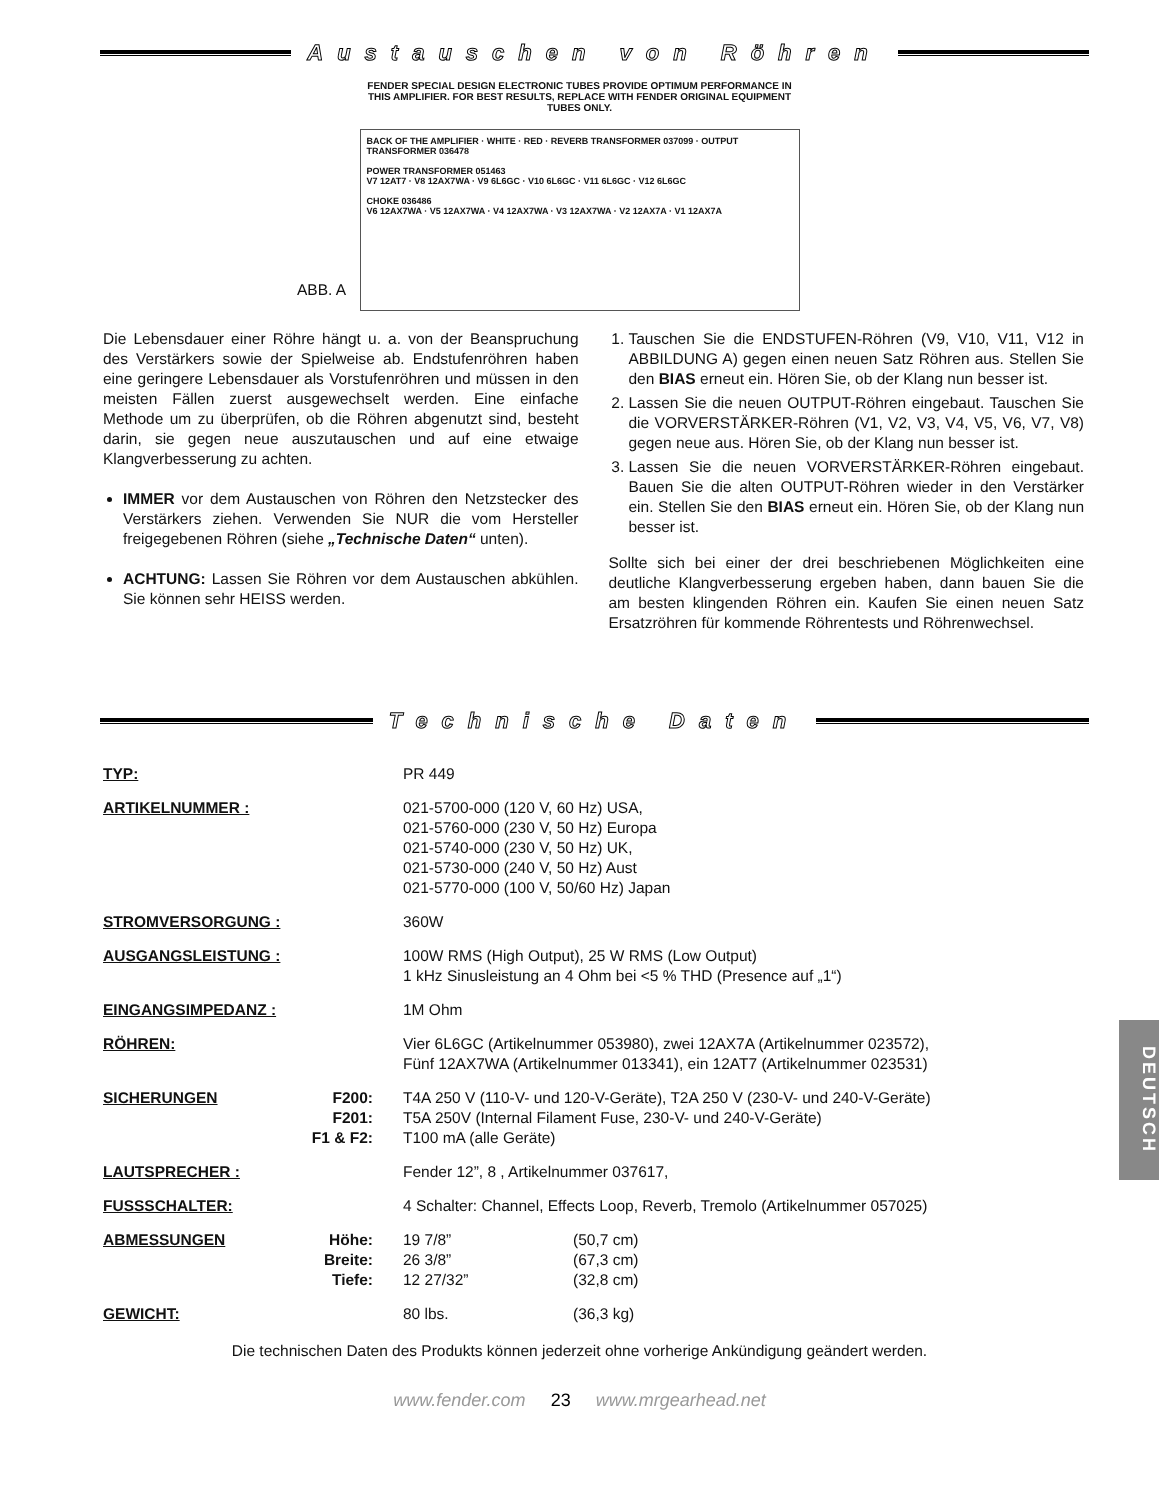Austauschen von Röhren
FENDER SPECIAL DESIGN ELECTRONIC TUBES PROVIDE OPTIMUM PERFORMANCE IN THIS AMPLIFIER. FOR BEST RESULTS, REPLACE WITH FENDER ORIGINAL EQUIPMENT TUBES ONLY.
BACK OF THE AMPLIFIER · WHITE · RED · REVERB TRANSFORMER 037099 · OUTPUT TRANSFORMER 036478
POWER TRANSFORMER 051463
V7 12AT7 · V8 12AX7WA · V9 6L6GC · V10 6L6GC · V11 6L6GC · V12 6L6GC
CHOKE 036486
V6 12AX7WA · V5 12AX7WA · V4 12AX7WA · V3 12AX7WA · V2 12AX7A · V1 12AX7A
ABB. A
Die Lebensdauer einer Röhre hängt u. a. von der Beanspruchung des Verstärkers sowie der Spielweise ab. Endstufenröhren haben eine geringere Lebensdauer als Vorstufenröhren und müssen in den meisten Fällen zuerst ausgewechselt werden. Eine einfache Methode um zu überprüfen, ob die Röhren abgenutzt sind, besteht darin, sie gegen neue auszutauschen und auf eine etwaige Klangverbesserung zu achten.
IMMER vor dem Austauschen von Röhren den Netzstecker des Verstärkers ziehen. Verwenden Sie NUR die vom Hersteller freigegebenen Röhren (siehe „Technische Daten“ unten).
ACHTUNG: Lassen Sie Röhren vor dem Austauschen abkühlen. Sie können sehr HEISS werden.
1. Tauschen Sie die ENDSTUFEN-Röhren (V9, V10, V11, V12 in ABBILDUNG A) gegen einen neuen Satz Röhren aus. Stellen Sie den BIAS erneut ein. Hören Sie, ob der Klang nun besser ist.
2. Lassen Sie die neuen OUTPUT-Röhren eingebaut. Tauschen Sie die VORVERSTÄRKER-Röhren (V1, V2, V3, V4, V5, V6, V7, V8) gegen neue aus. Hören Sie, ob der Klang nun besser ist.
3. Lassen Sie die neuen VORVERSTÄRKER-Röhren eingebaut. Bauen Sie die alten OUTPUT-Röhren wieder in den Verstärker ein. Stellen Sie den BIAS erneut ein. Hören Sie, ob der Klang nun besser ist.
Sollte sich bei einer der drei beschriebenen Möglichkeiten eine deutliche Klangverbesserung ergeben haben, dann bauen Sie die am besten klingenden Röhren ein. Kaufen Sie einen neuen Satz Ersatzröhren für kommende Röhrentests und Röhrenwechsel.
Technische Daten
| TYP: | | PR 449 | |
| ARTIKELNUMMER : | | 021-5700-000 (120 V, 60 Hz) USA, 021-5760-000 (230 V, 50 Hz) Europa 021-5740-000 (230 V, 50 Hz) UK, 021-5730-000 (240 V, 50 Hz) Aust 021-5770-000 (100 V, 50/60 Hz) Japan | |
| STROMVERSORGUNG : | | 360W | |
| AUSGANGSLEISTUNG : | | 100W RMS (High Output), 25 W RMS (Low Output) 1 kHz Sinusleistung an 4 Ohm bei <5 % THD (Presence auf „1“) | |
| EINGANGSIMPEDANZ : | | 1M Ohm | |
| RÖHREN: | | Vier 6L6GC (Artikelnummer 053980), zwei 12AX7A (Artikelnummer 023572), Fünf 12AX7WA (Artikelnummer 013341), ein 12AT7 (Artikelnummer 023531) | |
| SICHERUNGEN | F200: F201: F1 & F2: | T4A 250 V (110-V- und 120-V-Geräte), T2A 250 V (230-V- und 240-V-Geräte) T5A 250V (Internal Filament Fuse, 230-V- und 240-V-Geräte) T100 mA (alle Geräte) | |
| LAUTSPRECHER : | | Fender 12”, 8 , Artikelnummer 037617, | |
| FUSSSCHALTER: | | 4 Schalter: Channel, Effects Loop, Reverb, Tremolo (Artikelnummer 057025) | |
| ABMESSUNGEN | Höhe: Breite: Tiefe: | 19 7/8” 26 3/8” 12 27/32” | (50,7 cm) (67,3 cm) (32,8 cm) |
| GEWICHT: | | 80 lbs. | (36,3 kg) |
Die technischen Daten des Produkts können jederzeit ohne vorherige Ankündigung geändert werden.
www.fender.com 23 www.mrgearhead.net
DEUTSCH